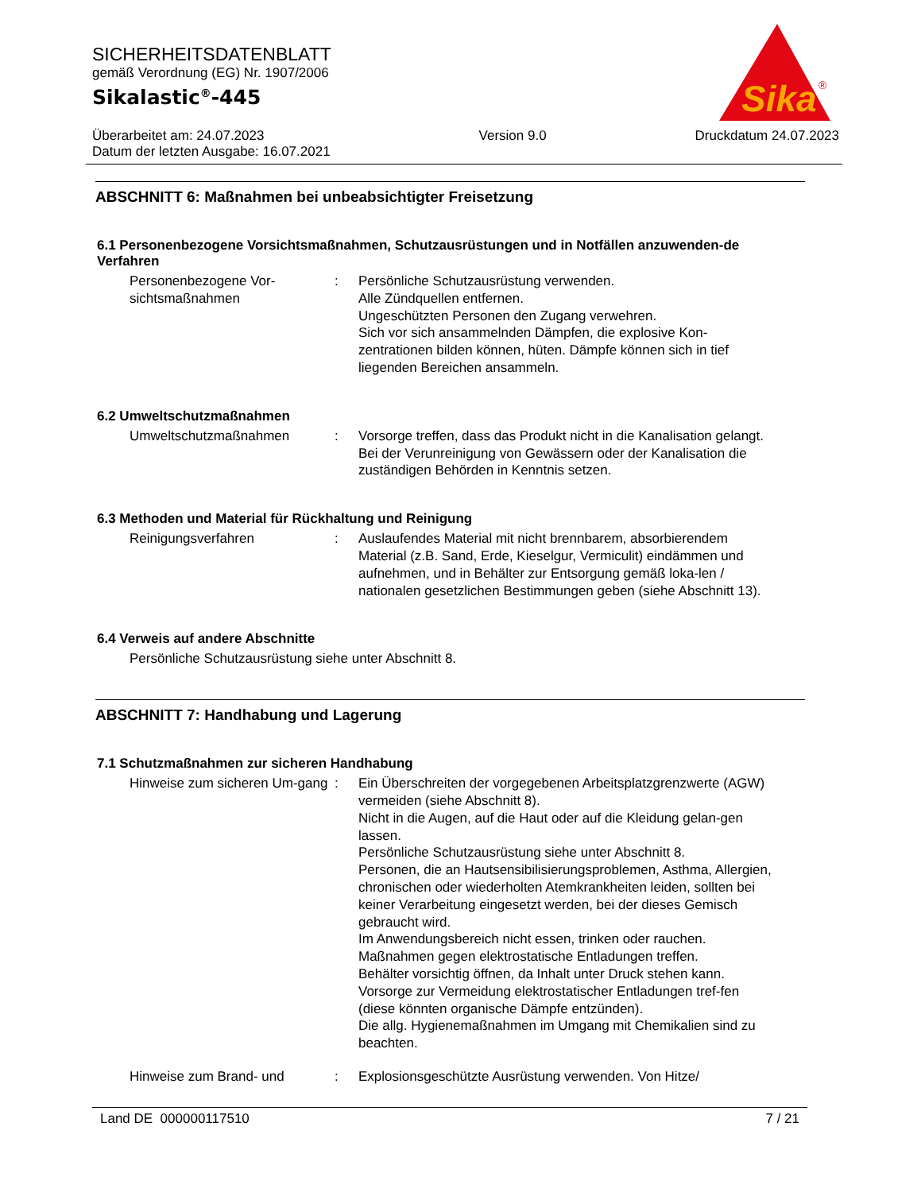SICHERHEITSDATENBLATT
gemäß Verordnung (EG) Nr. 1907/2006
Sikalastic<sup>®</sup>-445
Überarbeitet am: 24.07.2023
Datum der letzten Ausgabe: 16.07.2021
Version 9.0 Druckdatum 24.07.2023
Sika
®
ABSCHNITT 6: Maßnahmen bei unbeabsichtigter Freisetzung
6.1 Personenbezogene Vorsichtsmaßnahmen, Schutzausrüstungen und in Notfällen anzuwenden-de Verfahren
Personenbezogene Vor-sichtsmaßnahmen
: Persönliche Schutzausrüstung verwenden.
Alle Zündquellen entfernen.
Ungeschützten Personen den Zugang verwehren.
Sich vor sich ansammelnden Dämpfen, die explosive Kon-zentrationen bilden können, hüten. Dämpfe können sich in tief liegenden Bereichen ansammeln.
6.2 Umweltschutzmaßnahmen
Umweltschutzmaßnahmen : Vorsorge treffen, dass das Produkt nicht in die Kanalisation gelangt.
Bei der Verunreinigung von Gewässern oder der Kanalisation die zuständigen Behörden in Kenntnis setzen.
6.3 Methoden und Material für Rückhaltung und Reinigung
Reinigungsverfahren : Auslaufendes Material mit nicht brennbarem, absorbierendem Material (z.B. Sand, Erde, Kieselgur, Vermiculit) eindämmen und aufnehmen, und in Behälter zur Entsorgung gemäß loka-len / nationalen gesetzlichen Bestimmungen geben (siehe Abschnitt 13).
6.4 Verweis auf andere Abschnitte
Persönliche Schutzausrüstung siehe unter Abschnitt 8.
ABSCHNITT 7: Handhabung und Lagerung
7.1 Schutzmaßnahmen zur sicheren Handhabung
Hinweise zum sicheren Um-gang
: Ein Überschreiten der vorgegebenen Arbeitsplatzgrenzwerte (AGW) vermeiden (siehe Abschnitt 8).
Nicht in die Augen, auf die Haut oder auf die Kleidung gelan-gen lassen.
Persönliche Schutzausrüstung siehe unter Abschnitt 8.
Personen, die an Hautsensibilisierungsproblemen, Asthma, Allergien, chronischen oder wiederholten Atemkrankheiten leiden, sollten bei keiner Verarbeitung eingesetzt werden, bei der dieses Gemisch gebraucht wird.
Im Anwendungsbereich nicht essen, trinken oder rauchen.
Maßnahmen gegen elektrostatische Entladungen treffen.
Behälter vorsichtig öffnen, da Inhalt unter Druck stehen kann.
Vorsorge zur Vermeidung elektrostatischer Entladungen tref-fen (diese könnten organische Dämpfe entzünden).
Die allg. Hygienemaßnahmen im Umgang mit Chemikalien sind zu beachten.
Hinweise zum Brand- und : Explosionsgeschützte Ausrüstung verwenden. Von Hitze/
Land DE 000000117510 7 / 21